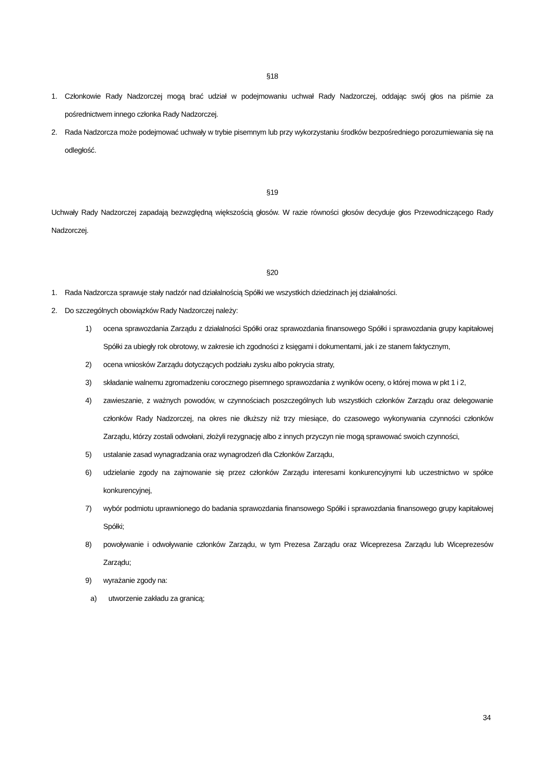§18
1. Członkowie Rady Nadzorczej mogą brać udział w podejmowaniu uchwał Rady Nadzorczej, oddając swój głos na piśmie za pośrednictwem innego członka Rady Nadzorczej.
2. Rada Nadzorcza może podejmować uchwały w trybie pisemnym lub przy wykorzystaniu środków bezpośredniego porozumiewania się na odległość.
§19
Uchwały Rady Nadzorczej zapadają bezwzględną większością głosów. W razie równości głosów decyduje głos Przewodniczącego Rady Nadzorczej.
§20
1. Rada Nadzorcza sprawuje stały nadzór nad działalnością Spółki we wszystkich dziedzinach jej działalności.
2. Do szczególnych obowiązków Rady Nadzorczej należy:
1) ocena sprawozdania Zarządu z działalności Spółki oraz sprawozdania finansowego Spółki i sprawozdania grupy kapitałowej Spółki za ubiegły rok obrotowy, w zakresie ich zgodności z księgami i dokumentami, jak i ze stanem faktycznym,
2) ocena wniosków Zarządu dotyczących podziału zysku albo pokrycia straty,
3) składanie walnemu zgromadzeniu corocznego pisemnego sprawozdania z wyników oceny, o której mowa w pkt 1 i 2,
4) zawieszanie, z ważnych powodów, w czynnościach poszczególnych lub wszystkich członków Zarządu oraz delegowanie członków Rady Nadzorczej, na okres nie dłuższy niż trzy miesiące, do czasowego wykonywania czynności członków Zarządu, którzy zostali odwołani, złożyli rezygnację albo z innych przyczyn nie mogą sprawować swoich czynności,
5) ustalanie zasad wynagradzania oraz wynagrodzeń dla Członków Zarządu,
6) udzielanie zgody na zajmowanie się przez członków Zarządu interesami konkurencyjnymi lub uczestnictwo w spółce konkurencyjnej,
7) wybór podmiotu uprawnionego do badania sprawozdania finansowego Spółki i sprawozdania finansowego grupy kapitałowej Spółki;
8) powoływanie i odwoływanie członków Zarządu, w tym Prezesa Zarządu oraz Wiceprezesa Zarządu lub Wiceprezesów Zarządu;
9) wyrażanie zgody na:
a) utworzenie zakładu za granicą;
34